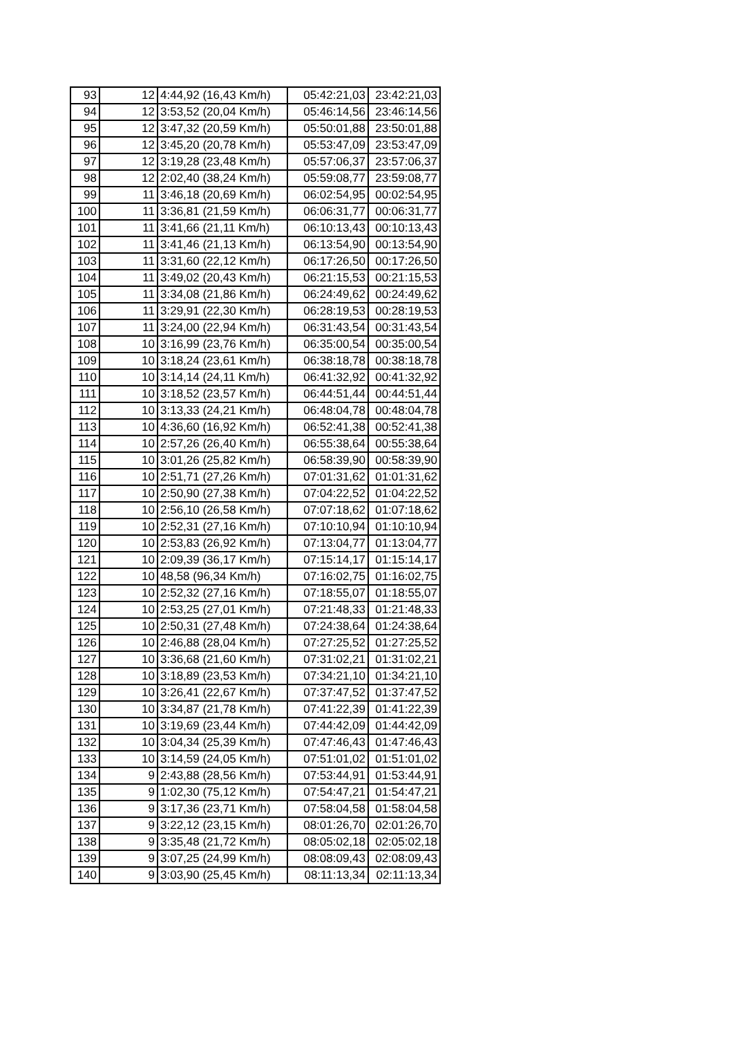| 93 | 12 | 4:44,92 (16,43 Km/h) | 05:42:21,03 | 23:42:21,03 |
| 94 | 12 | 3:53,52 (20,04 Km/h) | 05:46:14,56 | 23:46:14,56 |
| 95 | 12 | 3:47,32 (20,59 Km/h) | 05:50:01,88 | 23:50:01,88 |
| 96 | 12 | 3:45,20 (20,78 Km/h) | 05:53:47,09 | 23:53:47,09 |
| 97 | 12 | 3:19,28 (23,48 Km/h) | 05:57:06,37 | 23:57:06,37 |
| 98 | 12 | 2:02,40 (38,24 Km/h) | 05:59:08,77 | 23:59:08,77 |
| 99 | 11 | 3:46,18 (20,69 Km/h) | 06:02:54,95 | 00:02:54,95 |
| 100 | 11 | 3:36,81 (21,59 Km/h) | 06:06:31,77 | 00:06:31,77 |
| 101 | 11 | 3:41,66 (21,11 Km/h) | 06:10:13,43 | 00:10:13,43 |
| 102 | 11 | 3:41,46 (21,13 Km/h) | 06:13:54,90 | 00:13:54,90 |
| 103 | 11 | 3:31,60 (22,12 Km/h) | 06:17:26,50 | 00:17:26,50 |
| 104 | 11 | 3:49,02 (20,43 Km/h) | 06:21:15,53 | 00:21:15,53 |
| 105 | 11 | 3:34,08 (21,86 Km/h) | 06:24:49,62 | 00:24:49,62 |
| 106 | 11 | 3:29,91 (22,30 Km/h) | 06:28:19,53 | 00:28:19,53 |
| 107 | 11 | 3:24,00 (22,94 Km/h) | 06:31:43,54 | 00:31:43,54 |
| 108 | 10 | 3:16,99 (23,76 Km/h) | 06:35:00,54 | 00:35:00,54 |
| 109 | 10 | 3:18,24 (23,61 Km/h) | 06:38:18,78 | 00:38:18,78 |
| 110 | 10 | 3:14,14 (24,11 Km/h) | 06:41:32,92 | 00:41:32,92 |
| 111 | 10 | 3:18,52 (23,57 Km/h) | 06:44:51,44 | 00:44:51,44 |
| 112 | 10 | 3:13,33 (24,21 Km/h) | 06:48:04,78 | 00:48:04,78 |
| 113 | 10 | 4:36,60 (16,92 Km/h) | 06:52:41,38 | 00:52:41,38 |
| 114 | 10 | 2:57,26 (26,40 Km/h) | 06:55:38,64 | 00:55:38,64 |
| 115 | 10 | 3:01,26 (25,82 Km/h) | 06:58:39,90 | 00:58:39,90 |
| 116 | 10 | 2:51,71 (27,26 Km/h) | 07:01:31,62 | 01:01:31,62 |
| 117 | 10 | 2:50,90 (27,38 Km/h) | 07:04:22,52 | 01:04:22,52 |
| 118 | 10 | 2:56,10 (26,58 Km/h) | 07:07:18,62 | 01:07:18,62 |
| 119 | 10 | 2:52,31 (27,16 Km/h) | 07:10:10,94 | 01:10:10,94 |
| 120 | 10 | 2:53,83 (26,92 Km/h) | 07:13:04,77 | 01:13:04,77 |
| 121 | 10 | 2:09,39 (36,17 Km/h) | 07:15:14,17 | 01:15:14,17 |
| 122 | 10 | 48,58 (96,34 Km/h) | 07:16:02,75 | 01:16:02,75 |
| 123 | 10 | 2:52,32 (27,16 Km/h) | 07:18:55,07 | 01:18:55,07 |
| 124 | 10 | 2:53,25 (27,01 Km/h) | 07:21:48,33 | 01:21:48,33 |
| 125 | 10 | 2:50,31 (27,48 Km/h) | 07:24:38,64 | 01:24:38,64 |
| 126 | 10 | 2:46,88 (28,04 Km/h) | 07:27:25,52 | 01:27:25,52 |
| 127 | 10 | 3:36,68 (21,60 Km/h) | 07:31:02,21 | 01:31:02,21 |
| 128 | 10 | 3:18,89 (23,53 Km/h) | 07:34:21,10 | 01:34:21,10 |
| 129 | 10 | 3:26,41 (22,67 Km/h) | 07:37:47,52 | 01:37:47,52 |
| 130 | 10 | 3:34,87 (21,78 Km/h) | 07:41:22,39 | 01:41:22,39 |
| 131 | 10 | 3:19,69 (23,44 Km/h) | 07:44:42,09 | 01:44:42,09 |
| 132 | 10 | 3:04,34 (25,39 Km/h) | 07:47:46,43 | 01:47:46,43 |
| 133 | 10 | 3:14,59 (24,05 Km/h) | 07:51:01,02 | 01:51:01,02 |
| 134 | 9 | 2:43,88 (28,56 Km/h) | 07:53:44,91 | 01:53:44,91 |
| 135 | 9 | 1:02,30 (75,12 Km/h) | 07:54:47,21 | 01:54:47,21 |
| 136 | 9 | 3:17,36 (23,71 Km/h) | 07:58:04,58 | 01:58:04,58 |
| 137 | 9 | 3:22,12 (23,15 Km/h) | 08:01:26,70 | 02:01:26,70 |
| 138 | 9 | 3:35,48 (21,72 Km/h) | 08:05:02,18 | 02:05:02,18 |
| 139 | 9 | 3:07,25 (24,99 Km/h) | 08:08:09,43 | 02:08:09,43 |
| 140 | 9 | 3:03,90 (25,45 Km/h) | 08:11:13,34 | 02:11:13,34 |